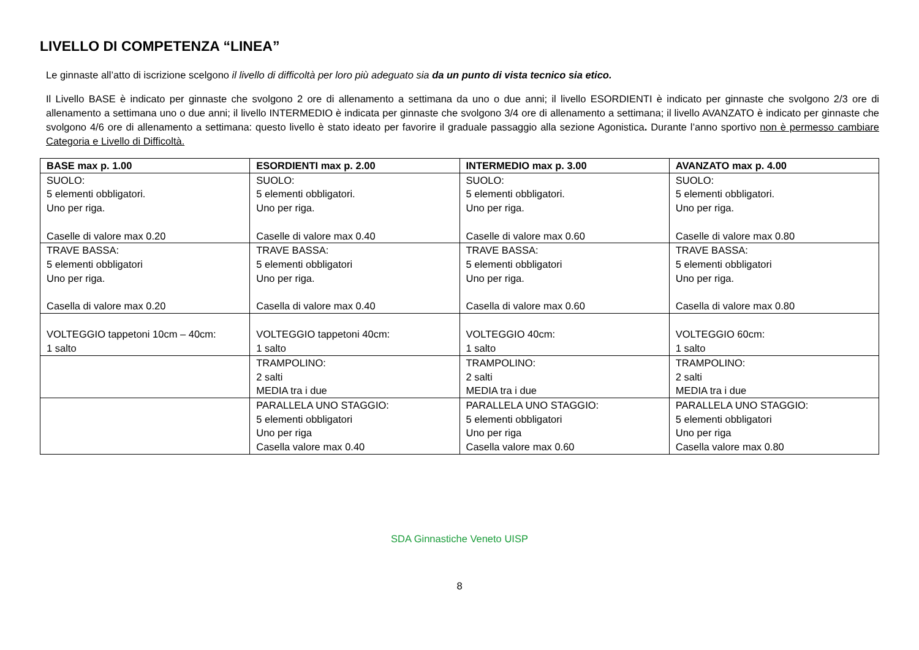LIVELLO DI COMPETENZA “LINEA”
Le ginnaste all’atto di iscrizione scelgono il livello di difficoltà per loro più adeguato sia da un punto di vista tecnico sia etico.
Il Livello BASE è indicato per ginnaste che svolgono 2 ore di allenamento a settimana da uno o due anni; il livello ESORDIENTI è indicato per ginnaste che svolgono 2/3 ore di allenamento a settimana uno o due anni; il livello INTERMEDIO è indicata per ginnaste che svolgono 3/4 ore di allenamento a settimana; il livello AVANZATO è indicato per ginnaste che svolgono 4/6 ore di allenamento a settimana: questo livello è stato ideato per favorire il graduale passaggio alla sezione Agonistica. Durante l’anno sportivo non è permesso cambiare Categoria e Livello di Difficoltà.
| BASE max p. 1.00 | ESORDIENTI max p. 2.00 | INTERMEDIO max p. 3.00 | AVANZATO max p. 4.00 |
| --- | --- | --- | --- |
| SUOLO: 5 elementi obbligatori. Uno per riga. Caselle di valore max 0.20 | SUOLO: 5 elementi obbligatori. Uno per riga. Caselle di valore max 0.40 | SUOLO: 5 elementi obbligatori. Uno per riga. Caselle di valore max 0.60 | SUOLO: 5 elementi obbligatori. Uno per riga. Caselle di valore max 0.80 |
| TRAVE BASSA: 5 elementi obbligatori Uno per riga. Casella di valore max 0.20 | TRAVE BASSA: 5 elementi obbligatori Uno per riga. Casella di valore max 0.40 | TRAVE BASSA: 5 elementi obbligatori Uno per riga. Casella di valore max 0.60 | TRAVE BASSA: 5 elementi obbligatori Uno per riga. Casella di valore max 0.80 |
| VOLTEGGIO tappetoni 10cm – 40cm: 1 salto | VOLTEGGIO tappetoni 40cm: 1 salto | VOLTEGGIO 40cm: 1 salto | VOLTEGGIO 60cm: 1 salto |
| | TRAMPOLINO: 2 salti MEDIA tra i due | TRAMPOLINO: 2 salti MEDIA tra i due | TRAMPOLINO: 2 salti MEDIA tra i due |
| | PARALLELA UNO STAGGIO: 5 elementi obbligatori Uno per riga Casella valore max 0.40 | PARALLELA UNO STAGGIO: 5 elementi obbligatori Uno per riga Casella valore max 0.60 | PARALLELA UNO STAGGIO: 5 elementi obbligatori Uno per riga Casella valore max 0.80 |
SDA Ginnastiche Veneto UISP
8